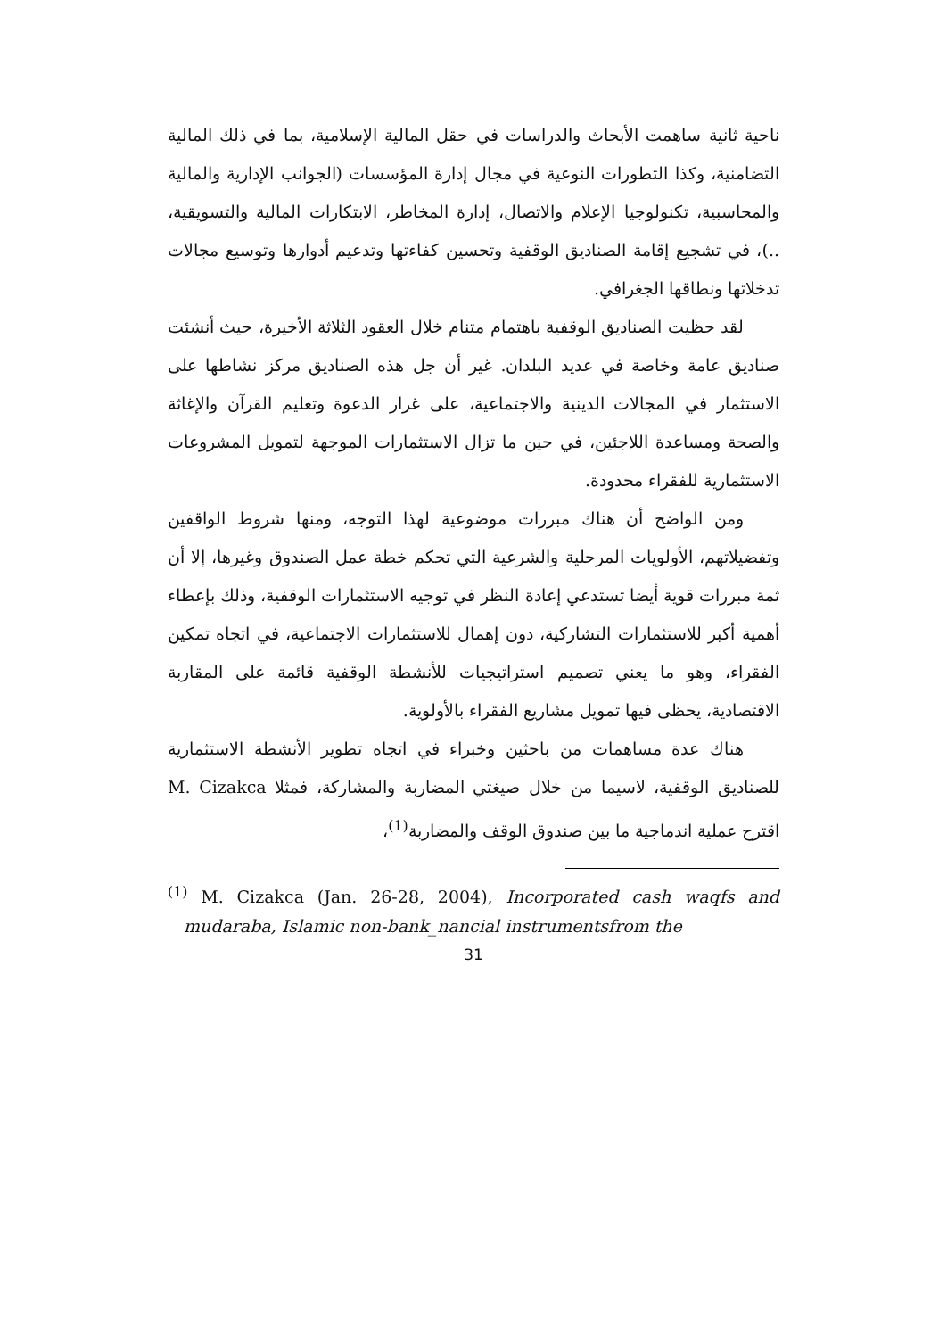ناحية ثانية ساهمت الأبحاث والدراسات في حقل المالية الإسلامية، بما في ذلك المالية التضامنية، وكذا التطورات النوعية في مجال إدارة المؤسسات (الجوانب الإدارية والمالية والمحاسبية، تكنولوجيا الإعلام والاتصال، إدارة المخاطر، الابتكارات المالية والتسويقية، ..)، في تشجيع إقامة الصناديق الوقفية وتحسين كفاءتها وتدعيم أدوارها وتوسيع مجالات تدخلاتها ونطاقها الجغرافي.
لقد حظيت الصناديق الوقفية باهتمام متنام خلال العقود الثلاثة الأخيرة، حيث أنشئت صناديق عامة وخاصة في عديد البلدان. غير أن جل هذه الصناديق مركز نشاطها على الاستثمار في المجالات الدينية والاجتماعية، على غرار الدعوة وتعليم القرآن والإغاثة والصحة ومساعدة اللاجئين، في حين ما تزال الاستثمارات الموجهة لتمويل المشروعات الاستثمارية للفقراء محدودة.
ومن الواضح أن هناك مبررات موضوعية لهذا التوجه، ومنها شروط الواقفين وتفضيلاتهم، الأولويات المرحلية والشرعية التي تحكم خطة عمل الصندوق وغيرها، إلا أن ثمة مبررات قوية أيضا تستدعي إعادة النظر في توجيه الاستثمارات الوقفية، وذلك بإعطاء أهمية أكبر للاستثمارات التشاركية، دون إهمال للاستثمارات الاجتماعية، في اتجاه تمكين الفقراء، وهو ما يعني تصميم استراتيجيات للأنشطة الوقفية قائمة على المقاربة الاقتصادية، يحظى فيها تمويل مشاريع الفقراء بالأولوية.
هناك عدة مساهمات من باحثين وخبراء في اتجاه تطوير الأنشطة الاستثمارية للصناديق الوقفية، لاسيما من خلال صيغتي المضاربة والمشاركة، فمثلا M. Cizakca اقترح عملية اندماجية ما بين صندوق الوقف والمضاربة<sup>(1)</sup>،
<sup>(1)</sup> M. Cizakca (Jan. 26-28, 2004), Incorporated cash waqfs and mudaraba, Islamic non-bank_nancial instrumentsfrom the
31